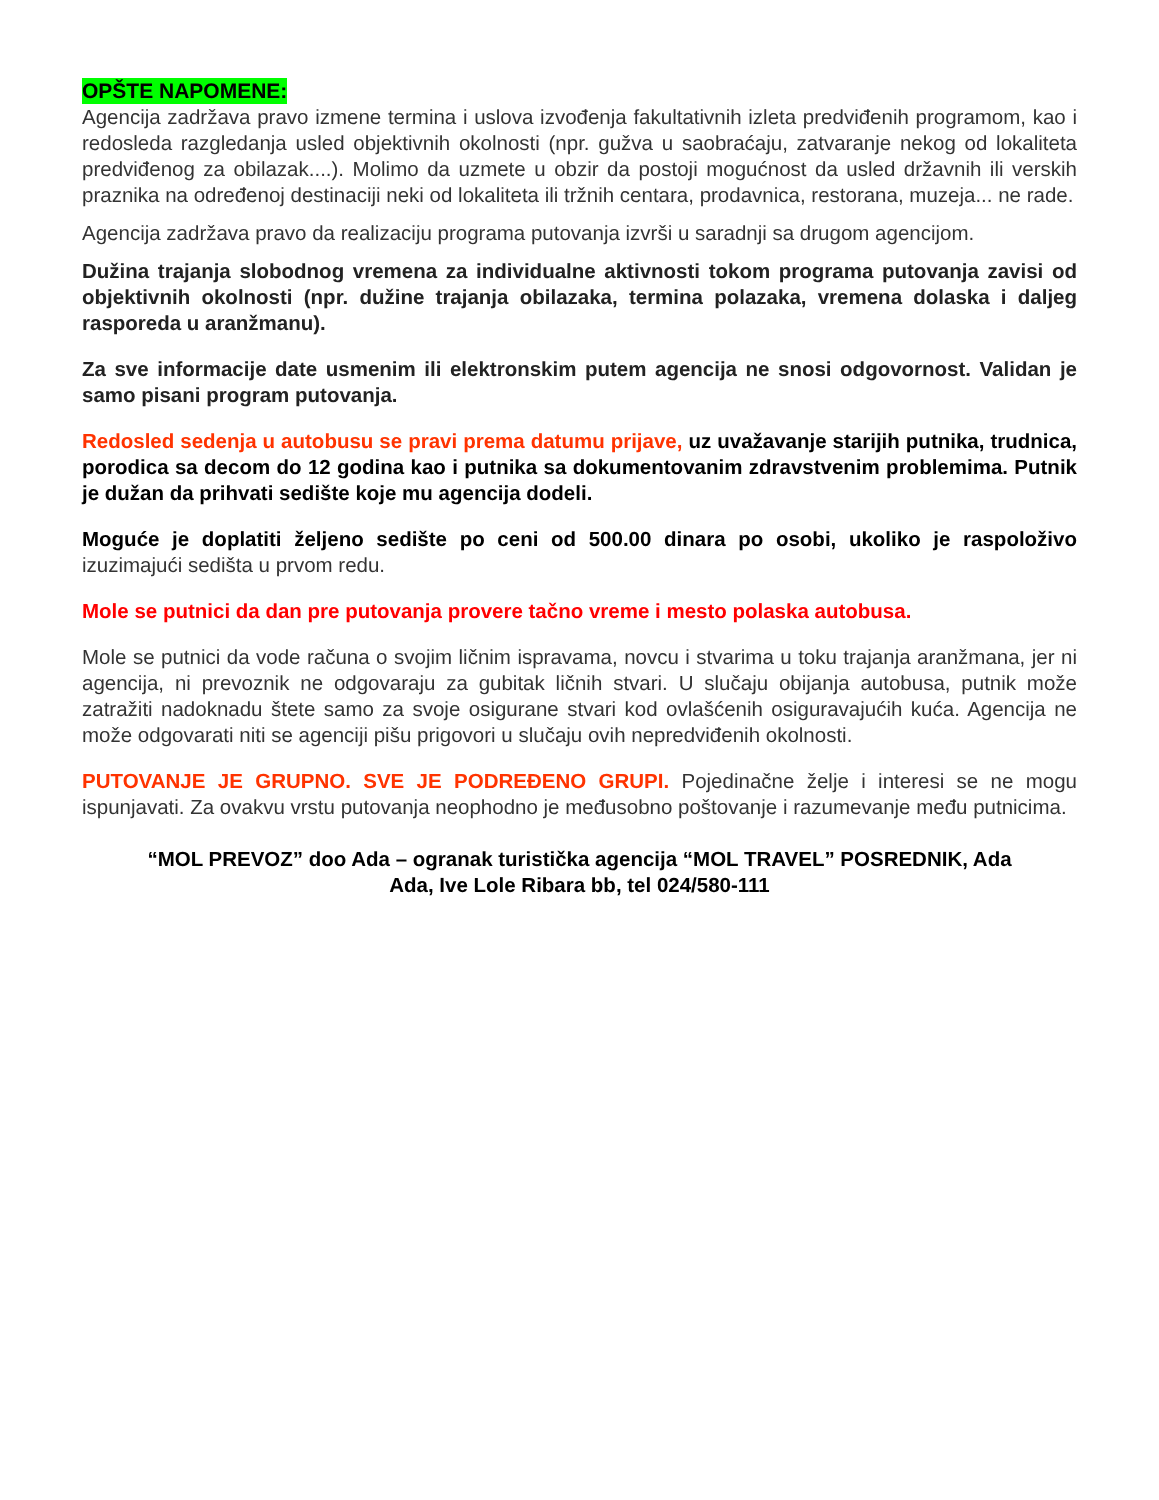OPŠTE NAPOMENE:
Agencija zadržava pravo izmene termina i uslova izvođenja fakultativnih izleta predviđenih programom, kao i redosleda razgledanja usled objektivnih okolnosti (npr. gužva u saobraćaju, zatvaranje nekog od lokaliteta predviđenog za obilazak....). Molimo da uzmete u obzir da postoji mogućnost da usled državnih ili verskih praznika na određenoj destinaciji neki od lokaliteta ili tržnih centara, prodavnica, restorana, muzeja... ne rade.
Agencija zadržava pravo da realizaciju programa putovanja izvrši u saradnji sa drugom agencijom.
Dužina trajanja slobodnog vremena za individualne aktivnosti tokom programa putovanja zavisi od objektivnih okolnosti (npr. dužine trajanja obilazaka, termina polazaka, vremena dolaska i daljeg rasporeda u aranžmanu).
Za sve informacije date usmenim ili elektronskim putem agencija ne snosi odgovornost. Validan je samo pisani program putovanja.
Redosled sedenja u autobusu se pravi prema datumu prijave, uz uvažavanje starijih putnika, trudnica, porodica sa decom do 12 godina kao i putnika sa dokumentovanim zdravstvenim problemima. Putnik je dužan da prihvati sedište koje mu agencija dodeli.
Moguće je doplatiti željeno sedište po ceni od 500.00 dinara po osobi, ukoliko je raspoloživo izuzimajući sedišta u prvom redu.
Mole se putnici da dan pre putovanja provere tačno vreme i mesto polaska autobusa.
Mole se putnici da vode računa o svojim ličnim ispravama, novcu i stvarima u toku trajanja aranžmana, jer ni agencija, ni prevoznik ne odgovaraju za gubitak ličnih stvari. U slučaju obijanja autobusa, putnik može zatražiti nadoknadu štete samo za svoje osigurane stvari kod ovlašćenih osiguravajućih kuća. Agencija ne može odgovarati niti se agenciji pišu prigovori u slučaju ovih nepredviđenih okolnosti.
PUTOVANJE JE GRUPNO. SVE JE PODREĐENO GRUPI. Pojedinačne želje i interesi se ne mogu ispunjavati. Za ovakvu vrstu putovanja neophodno je međusobno poštovanje i razumevanje među putnicima.
“MOL PREVOZ” doo Ada – ogranak turistička agencija “MOL TRAVEL” POSREDNIK, Ada
Ada, Ive Lole Ribara bb, tel 024/580-111